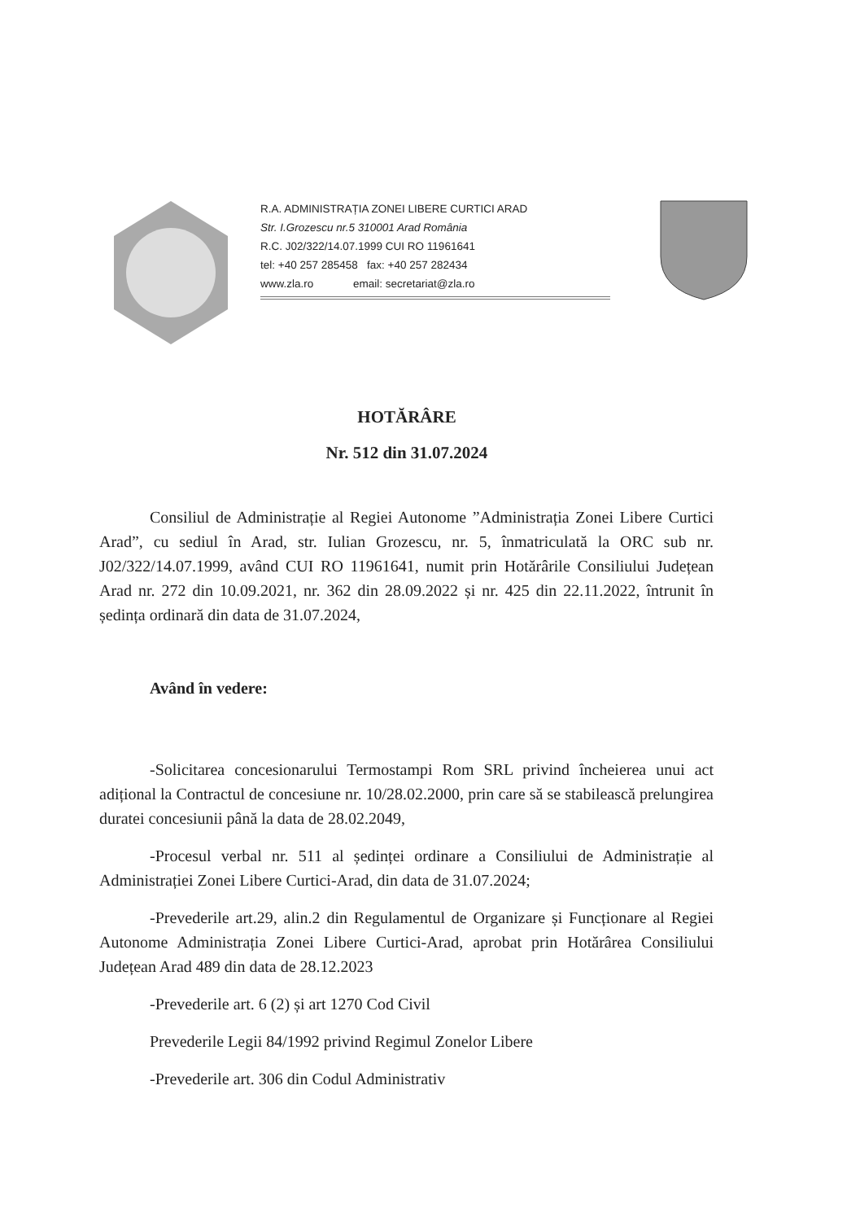R.A. ADMINISTRAȚIA ZONEI LIBERE CURTICI ARAD
Str. I.Grozescu nr.5 310001 Arad România
R.C. J02/322/14.07.1999 CUI RO 11961641
tel: +40 257 285458 fax: +40 257 282434
www.zla.ro email: secretariat@zla.ro
HOTĂRÂRE
Nr. 512 din 31.07.2024
Consiliul de Administrație al Regiei Autonome ”Administrația Zonei Libere Curtici Arad”, cu sediul în Arad, str. Iulian Grozescu, nr. 5, înmatriculată la ORC sub nr. J02/322/14.07.1999, având CUI RO 11961641, numit prin Hotărârile Consiliului Județean Arad nr. 272 din 10.09.2021, nr. 362 din 28.09.2022 și nr. 425 din 22.11.2022, întrunit în ședința ordinară din data de 31.07.2024,
Având în vedere:
-Solicitarea concesionarului Termostampi Rom SRL privind încheierea unui act adițional la Contractul de concesiune nr. 10/28.02.2000, prin care să se stabilească prelungirea duratei concesiunii până la data de 28.02.2049,
-Procesul verbal nr. 511 al ședinței ordinare a Consiliului de Administrație al Administrației Zonei Libere Curtici-Arad, din data de 31.07.2024;
-Prevederile art.29, alin.2 din Regulamentul de Organizare și Funcționare al Regiei Autonome Administrația Zonei Libere Curtici-Arad, aprobat prin Hotărârea Consiliului Județean Arad 489 din data de 28.12.2023
-Prevederile art. 6 (2) și art 1270 Cod Civil
Prevederile Legii 84/1992 privind Regimul Zonelor Libere
-Prevederile art. 306 din Codul Administrativ